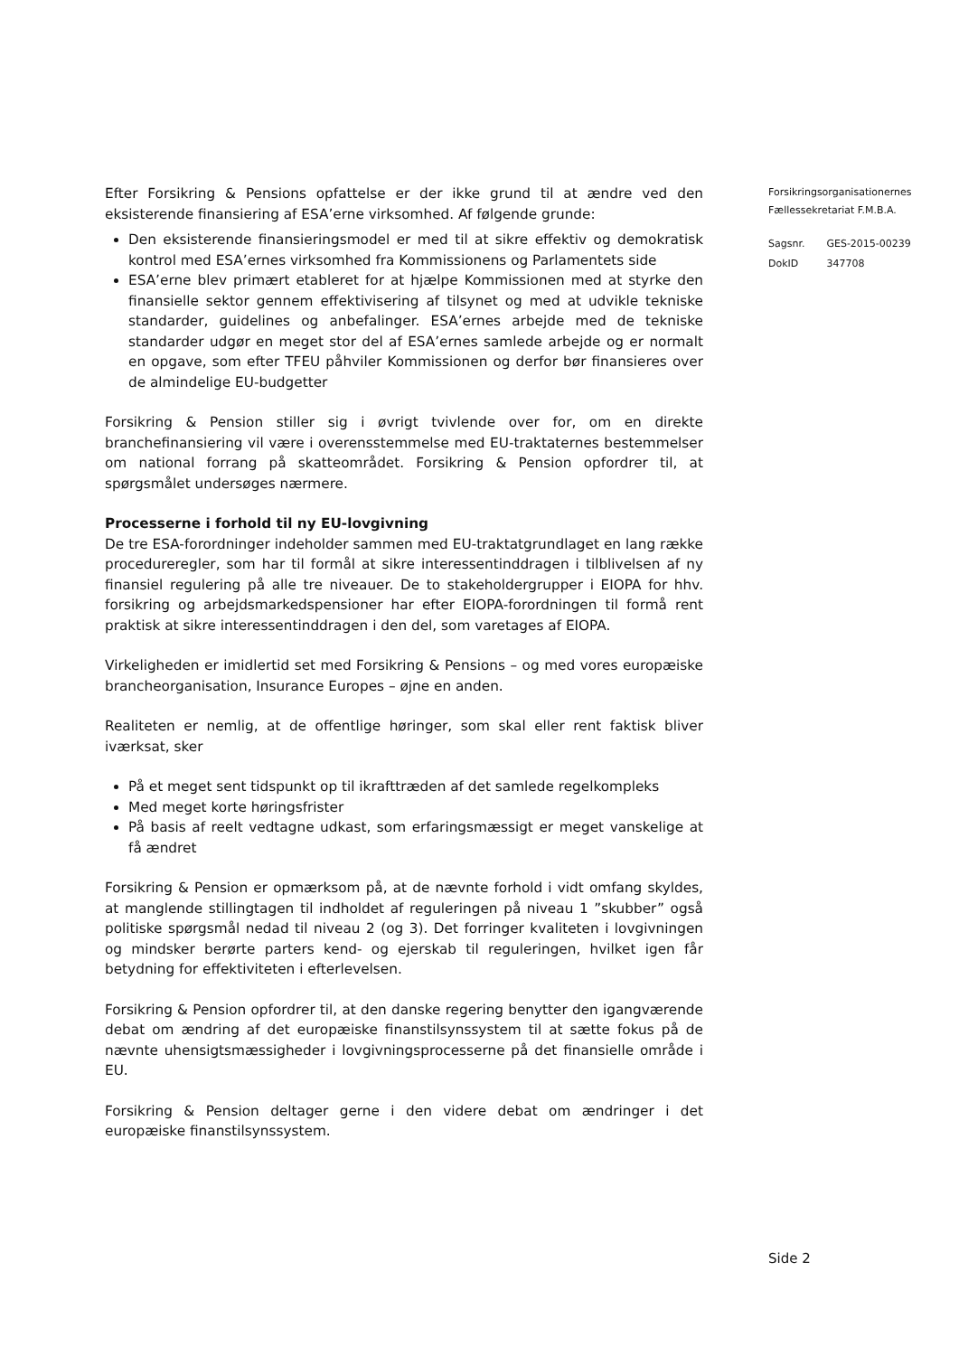Efter Forsikring & Pensions opfattelse er der ikke grund til at ændre ved den eksisterende finansiering af ESA’erne virksomhed. Af følgende grunde:
Den eksisterende finansieringsmodel er med til at sikre effektiv og demokratisk kontrol med ESA’ernes virksomhed fra Kommissionens og Parlamentets side
ESA’erne blev primært etableret for at hjælpe Kommissionen med at styrke den finansielle sektor gennem effektivisering af tilsynet og med at udvikle tekniske standarder, guidelines og anbefalinger. ESA’ernes arbejde med de tekniske standarder udgør en meget stor del af ESA’ernes samlede arbejde og er normalt en opgave, som efter TFEU påhviler Kommissionen og derfor bør finansieres over de almindelige EU-budgetter
Forsikring & Pension stiller sig i øvrigt tvivlende over for, om en direkte branchefinansiering vil være i overensstemmelse med EU-traktaternes bestemmelser om national forrang på skatteområdet. Forsikring & Pension opfordrer til, at spørgsmålet undersøges nærmere.
Processerne i forhold til ny EU-lovgivning
De tre ESA-forordninger indeholder sammen med EU-traktatgrundlaget en lang række procedureregler, som har til formål at sikre interessentinddragen i tilblivelsen af ny finansiel regulering på alle tre niveauer. De to stakeholdergrupper i EIOPA for hhv. forsikring og arbejdsmarkedspensioner har efter EIOPA-forordningen til formå rent praktisk at sikre interessentinddragen i den del, som varetages af EIOPA.
Virkeligheden er imidlertid set med Forsikring & Pensions – og med vores europæiske brancheorganisation, Insurance Europes – øjne en anden.
Realiteten er nemlig, at de offentlige høringer, som skal eller rent faktisk bliver iværksat, sker
På et meget sent tidspunkt op til ikrafttræden af det samlede regelkompleks
Med meget korte høringsfrister
På basis af reelt vedtagne udkast, som erfaringsmæssigt er meget vanskelige at få ændret
Forsikring & Pension er opmærksom på, at de nævnte forhold i vidt omfang skyldes, at manglende stillingtagen til indholdet af reguleringen på niveau 1 ”skubber” også politiske spørgsmål nedad til niveau 2 (og 3). Det forringer kvaliteten i lovgivningen og mindsker berørte parters kend- og ejerskab til reguleringen, hvilket igen får betydning for effektiviteten i efterlevelsen.
Forsikring & Pension opfordrer til, at den danske regering benytter den igangværende debat om ændring af det europæiske finanstilsynssystem til at sætte fokus på de nævnte uhensigtsmæssigheder i lovgivningsprocesserne på det finansielle område i EU.
Forsikring & Pension deltager gerne i den videre debat om ændringer i det europæiske finanstilsynssystem.
Forsikringsorganisationernes
Fællessekretariat F.M.B.A.
| Sagsnr. | GES-2015-00239 |
| DokID | 347708 |
Side 2